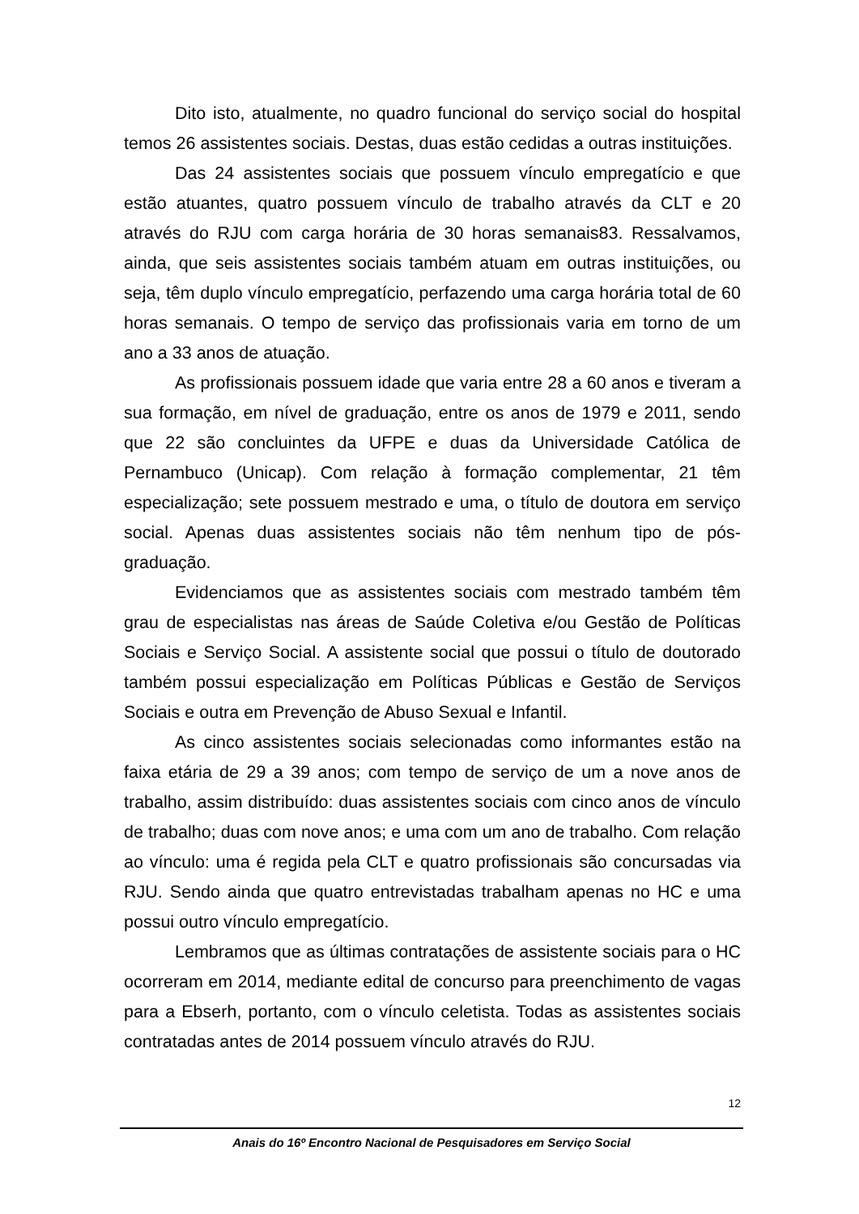Dito isto, atualmente, no quadro funcional do serviço social do hospital temos 26 assistentes sociais. Destas, duas estão cedidas a outras instituições.
Das 24 assistentes sociais que possuem vínculo empregatício e que estão atuantes, quatro possuem vínculo de trabalho através da CLT e 20 através do RJU com carga horária de 30 horas semanais83. Ressalvamos, ainda, que seis assistentes sociais também atuam em outras instituições, ou seja, têm duplo vínculo empregatício, perfazendo uma carga horária total de 60 horas semanais. O tempo de serviço das profissionais varia em torno de um ano a 33 anos de atuação.
As profissionais possuem idade que varia entre 28 a 60 anos e tiveram a sua formação, em nível de graduação, entre os anos de 1979 e 2011, sendo que 22 são concluintes da UFPE e duas da Universidade Católica de Pernambuco (Unicap). Com relação à formação complementar, 21 têm especialização; sete possuem mestrado e uma, o título de doutora em serviço social. Apenas duas assistentes sociais não têm nenhum tipo de pós-graduação.
Evidenciamos que as assistentes sociais com mestrado também têm grau de especialistas nas áreas de Saúde Coletiva e/ou Gestão de Políticas Sociais e Serviço Social. A assistente social que possui o título de doutorado também possui especialização em Políticas Públicas e Gestão de Serviços Sociais e outra em Prevenção de Abuso Sexual e Infantil.
As cinco assistentes sociais selecionadas como informantes estão na faixa etária de 29 a 39 anos; com tempo de serviço de um a nove anos de trabalho, assim distribuído: duas assistentes sociais com cinco anos de vínculo de trabalho; duas com nove anos; e uma com um ano de trabalho. Com relação ao vínculo: uma é regida pela CLT e quatro profissionais são concursadas via RJU. Sendo ainda que quatro entrevistadas trabalham apenas no HC e uma possui outro vínculo empregatício.
Lembramos que as últimas contratações de assistente sociais para o HC ocorreram em 2014, mediante edital de concurso para preenchimento de vagas para a Ebserh, portanto, com o vínculo celetista. Todas as assistentes sociais contratadas antes de 2014 possuem vínculo através do RJU.
12
Anais do 16º Encontro Nacional de Pesquisadores em Serviço Social